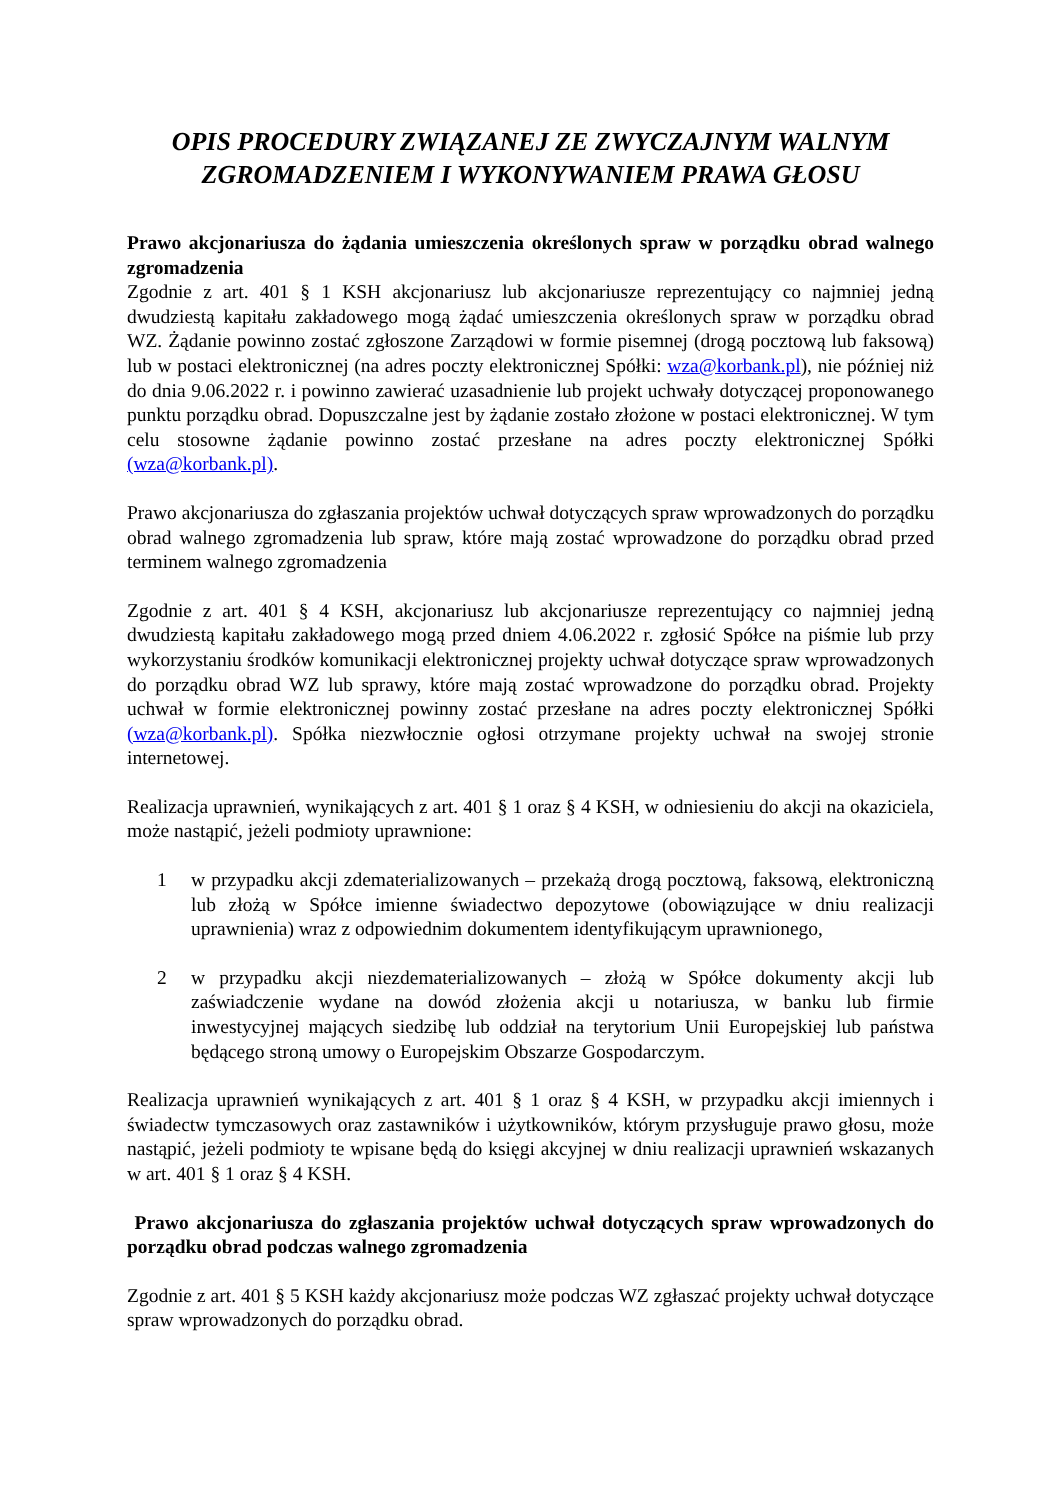OPIS PROCEDURY ZWIĄZANEJ ZE ZWYCZAJNYM WALNYM ZGROMADZENIEM I WYKONYWANIEM PRAWA GŁOSU
Prawo akcjonariusza do żądania umieszczenia określonych spraw w porządku obrad walnego zgromadzenia
Zgodnie z art. 401 § 1 KSH akcjonariusz lub akcjonariusze reprezentujący co najmniej jedną dwudziestą kapitału zakładowego mogą żądać umieszczenia określonych spraw w porządku obrad WZ. Żądanie powinno zostać zgłoszone Zarządowi w formie pisemnej (drogą pocztową lub faksową) lub w postaci elektronicznej (na adres poczty elektronicznej Spółki: wza@korbank.pl), nie później niż do dnia 9.06.2022 r. i powinno zawierać uzasadnienie lub projekt uchwały dotyczącej proponowanego punktu porządku obrad. Dopuszczalne jest by żądanie zostało złożone w postaci elektronicznej. W tym celu stosowne żądanie powinno zostać przesłane na adres poczty elektronicznej Spółki (wza@korbank.pl).
Prawo akcjonariusza do zgłaszania projektów uchwał dotyczących spraw wprowadzonych do porządku obrad walnego zgromadzenia lub spraw, które mają zostać wprowadzone do porządku obrad przed terminem walnego zgromadzenia
Zgodnie z art. 401 § 4 KSH, akcjonariusz lub akcjonariusze reprezentujący co najmniej jedną dwudziestą kapitału zakładowego mogą przed dniem 4.06.2022 r. zgłosić Spółce na piśmie lub przy wykorzystaniu środków komunikacji elektronicznej projekty uchwał dotyczące spraw wprowadzonych do porządku obrad WZ lub sprawy, które mają zostać wprowadzone do porządku obrad. Projekty uchwał w formie elektronicznej powinny zostać przesłane na adres poczty elektronicznej Spółki (wza@korbank.pl). Spółka niezwłocznie ogłosi otrzymane projekty uchwał na swojej stronie internetowej.
Realizacja uprawnień, wynikających z art. 401 § 1 oraz § 4 KSH, w odniesieniu do akcji na okaziciela, może nastąpić, jeżeli podmioty uprawnione:
1 w przypadku akcji zdematerializowanych – przekażą drogą pocztową, faksową, elektroniczną lub złożą w Spółce imienne świadectwo depozytowe (obowiązujące w dniu realizacji uprawnienia) wraz z odpowiednim dokumentem identyfikującym uprawnionego,
2 w przypadku akcji niezdematerializowanych – złożą w Spółce dokumenty akcji lub zaświadczenie wydane na dowód złożenia akcji u notariusza, w banku lub firmie inwestycyjnej mających siedzibę lub oddział na terytorium Unii Europejskiej lub państwa będącego stroną umowy o Europejskim Obszarze Gospodarczym.
Realizacja uprawnień wynikających z art. 401 § 1 oraz § 4 KSH, w przypadku akcji imiennych i świadectw tymczasowych oraz zastawników i użytkowników, którym przysługuje prawo głosu, może nastąpić, jeżeli podmioty te wpisane będą do księgi akcyjnej w dniu realizacji uprawnień wskazanych w art. 401 § 1 oraz § 4 KSH.
Prawo akcjonariusza do zgłaszania projektów uchwał dotyczących spraw wprowadzonych do porządku obrad podczas walnego zgromadzenia
Zgodnie z art. 401 § 5 KSH każdy akcjonariusz może podczas WZ zgłaszać projekty uchwał dotyczące spraw wprowadzonych do porządku obrad.